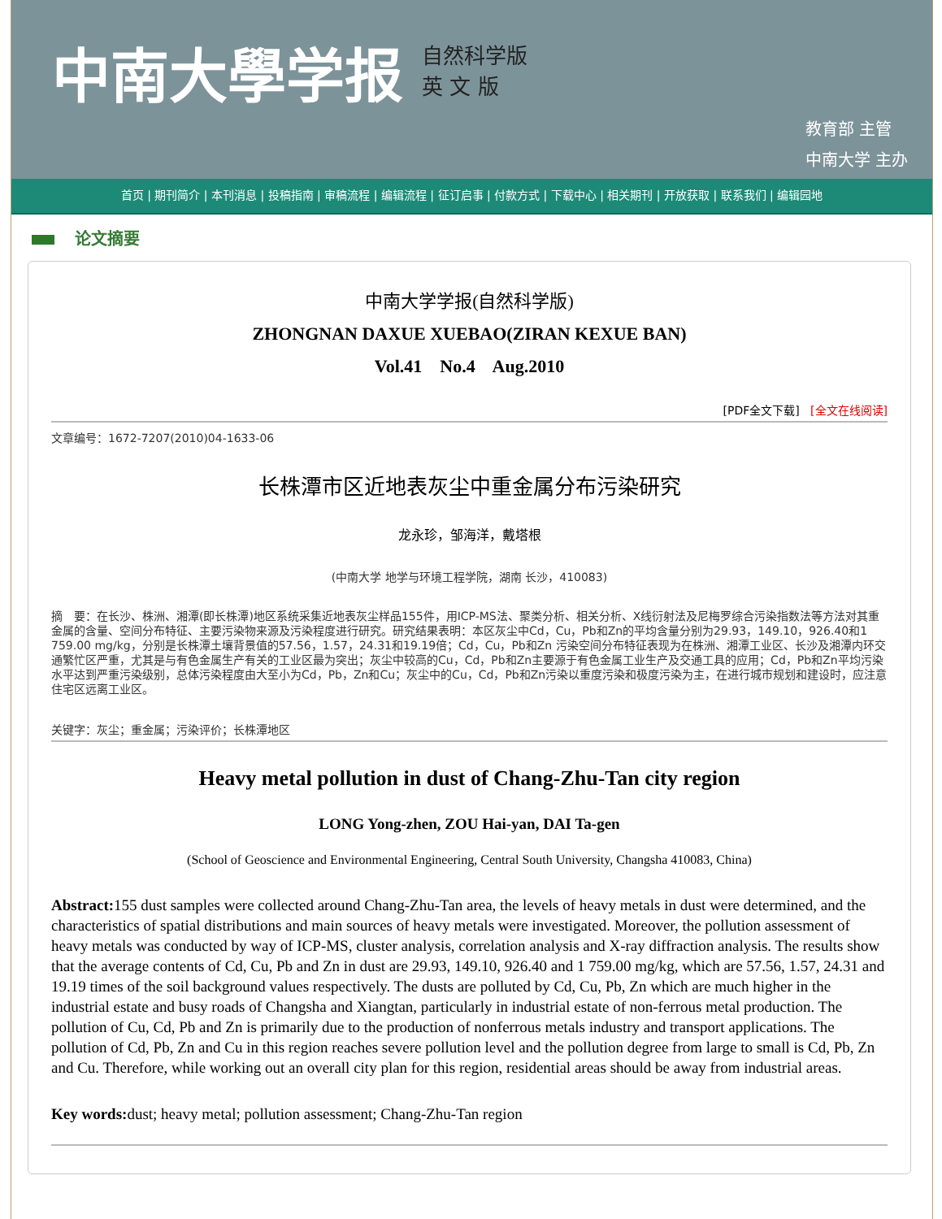中南大學学报
自然科学版
英 文 版
教育部 主管
中南大学 主办
首页 | 期刊简介 | 本刊消息 | 投稿指南 | 审稿流程 | 编辑流程 | 征订启事 | 付款方式 | 下载中心 | 相关期刊 | 开放获取 | 联系我们 | 编辑园地
论文摘要
中南大学学报(自然科学版)
ZHONGNAN DAXUE XUEBAO(ZIRAN KEXUE BAN)
Vol.41 No.4 Aug.2010
[PDF全文下载] [全文在线阅读]
文章编号：1672-7207(2010)04-1633-06
长株潭市区近地表灰尘中重金属分布污染研究
龙永珍，邹海洋，戴塔根
(中南大学 地学与环境工程学院，湖南 长沙，410083)
摘　要：在长沙、株洲、湘潭(即长株潭)地区系统采集近地表灰尘样品155件，用ICP-MS法、聚类分析、相关分析、X线衍射法及尼梅罗综合污染指数法等方法对其重金属的含量、空间分布特征、主要污染物来源及污染程度进行研究。研究结果表明：本区灰尘中Cd，Cu，Pb和Zn的平均含量分别为29.93，149.10，926.40和1 759.00 mg/kg，分别是长株潭土壤背景值的57.56，1.57，24.31和19.19倍；Cd，Cu，Pb和Zn 污染空间分布特征表现为在株洲、湘潭工业区、长沙及湘潭内环交通繁忙区严重，尤其是与有色金属生产有关的工业区最为突出；灰尘中较高的Cu，Cd，Pb和Zn主要源于有色金属工业生产及交通工具的应用；Cd，Pb和Zn平均污染水平达到严重污染级别，总体污染程度由大至小为Cd，Pb，Zn和Cu；灰尘中的Cu，Cd，Pb和Zn污染以重度污染和极度污染为主，在进行城市规划和建设时，应注意住宅区远离工业区。
关键字：灰尘；重金属；污染评价；长株潭地区
Heavy metal pollution in dust of Chang-Zhu-Tan city region
LONG Yong-zhen, ZOU Hai-yan, DAI Ta-gen
(School of Geoscience and Environmental Engineering, Central South University, Changsha 410083, China)
Abstract: 155 dust samples were collected around Chang-Zhu-Tan area, the levels of heavy metals in dust were determined, and the characteristics of spatial distributions and main sources of heavy metals were investigated. Moreover, the pollution assessment of heavy metals was conducted by way of ICP-MS, cluster analysis, correlation analysis and X-ray diffraction analysis. The results show that the average contents of Cd, Cu, Pb and Zn in dust are 29.93, 149.10, 926.40 and 1 759.00 mg/kg, which are 57.56, 1.57, 24.31 and 19.19 times of the soil background values respectively. The dusts are polluted by Cd, Cu, Pb, Zn which are much higher in the industrial estate and busy roads of Changsha and Xiangtan, particularly in industrial estate of non-ferrous metal production. The pollution of Cu, Cd, Pb and Zn is primarily due to the production of nonferrous metals industry and transport applications. The pollution of Cd, Pb, Zn and Cu in this region reaches severe pollution level and the pollution degree from large to small is Cd, Pb, Zn and Cu. Therefore, while working out an overall city plan for this region, residential areas should be away from industrial areas.
Key words: dust; heavy metal; pollution assessment; Chang-Zhu-Tan region